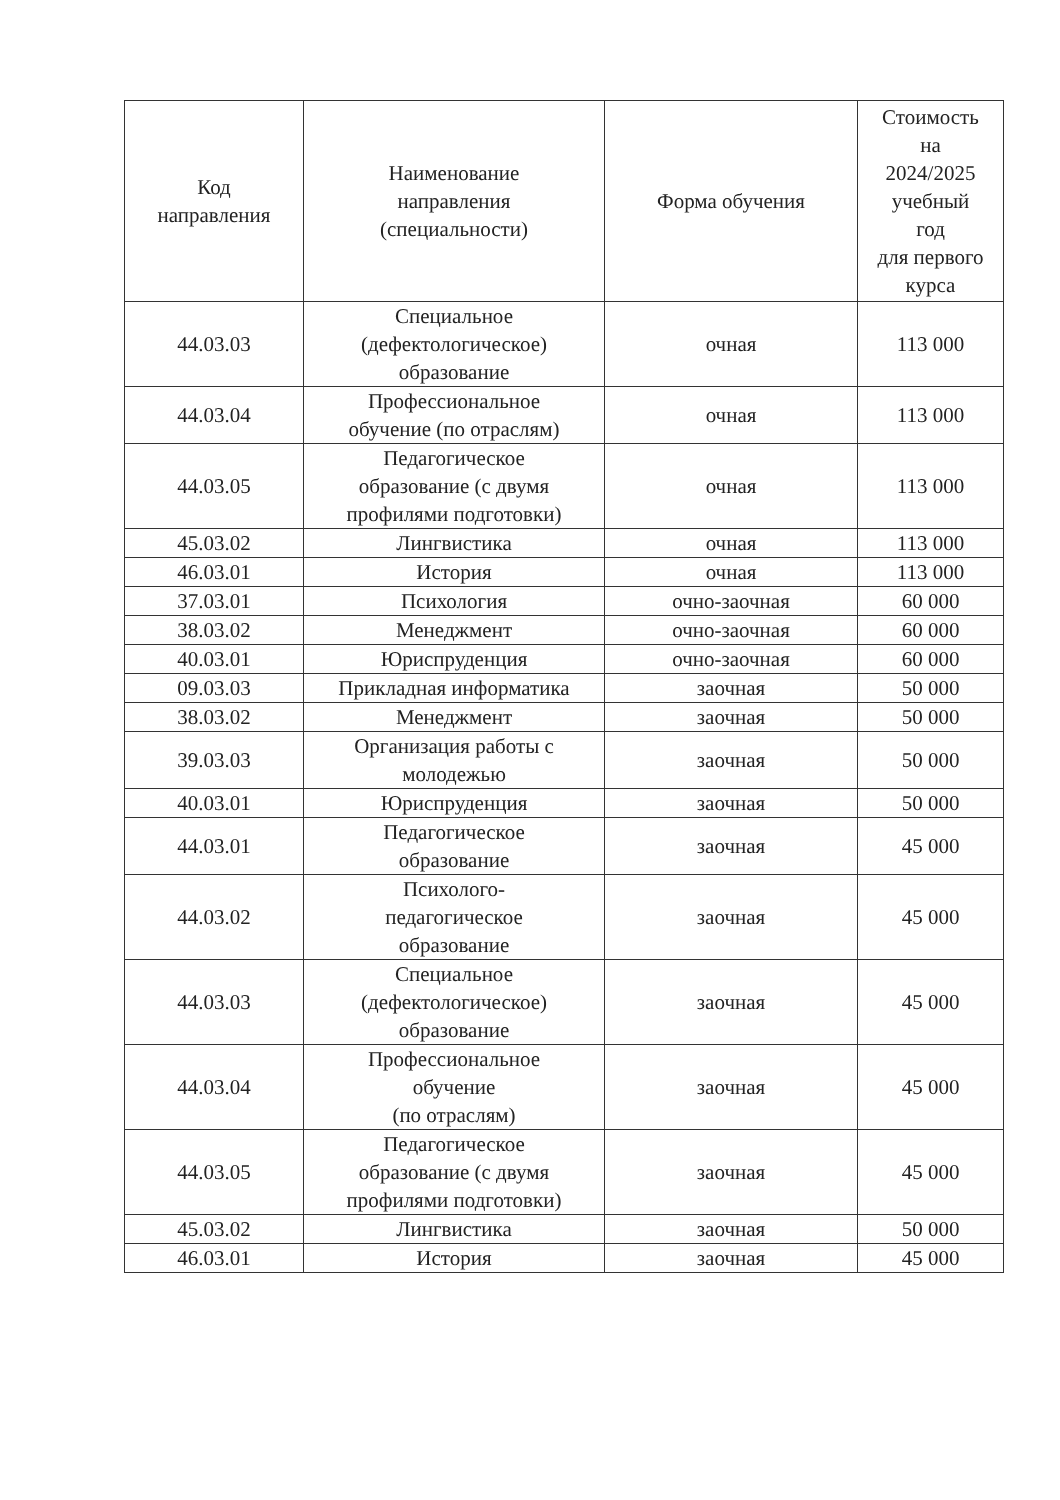| Код направления | Наименование направления (специальности) | Форма обучения | Стоимость на 2024/2025 учебный год для первого курса |
| --- | --- | --- | --- |
| 44.03.03 | Специальное (дефектологическое) образование | очная | 113 000 |
| 44.03.04 | Профессиональное обучение (по отраслям) | очная | 113 000 |
| 44.03.05 | Педагогическое образование (с двумя профилями подготовки) | очная | 113 000 |
| 45.03.02 | Лингвистика | очная | 113 000 |
| 46.03.01 | История | очная | 113 000 |
| 37.03.01 | Психология | очно-заочная | 60 000 |
| 38.03.02 | Менеджмент | очно-заочная | 60 000 |
| 40.03.01 | Юриспруденция | очно-заочная | 60 000 |
| 09.03.03 | Прикладная информатика | заочная | 50 000 |
| 38.03.02 | Менеджмент | заочная | 50 000 |
| 39.03.03 | Организация работы с молодежью | заочная | 50 000 |
| 40.03.01 | Юриспруденция | заочная | 50 000 |
| 44.03.01 | Педагогическое образование | заочная | 45 000 |
| 44.03.02 | Психолого- педагогическое образование | заочная | 45 000 |
| 44.03.03 | Специальное (дефектологическое) образование | заочная | 45 000 |
| 44.03.04 | Профессиональное обучение (по отраслям) | заочная | 45 000 |
| 44.03.05 | Педагогическое образование (с двумя профилями подготовки) | заочная | 45 000 |
| 45.03.02 | Лингвистика | заочная | 50 000 |
| 46.03.01 | История | заочная | 45 000 |